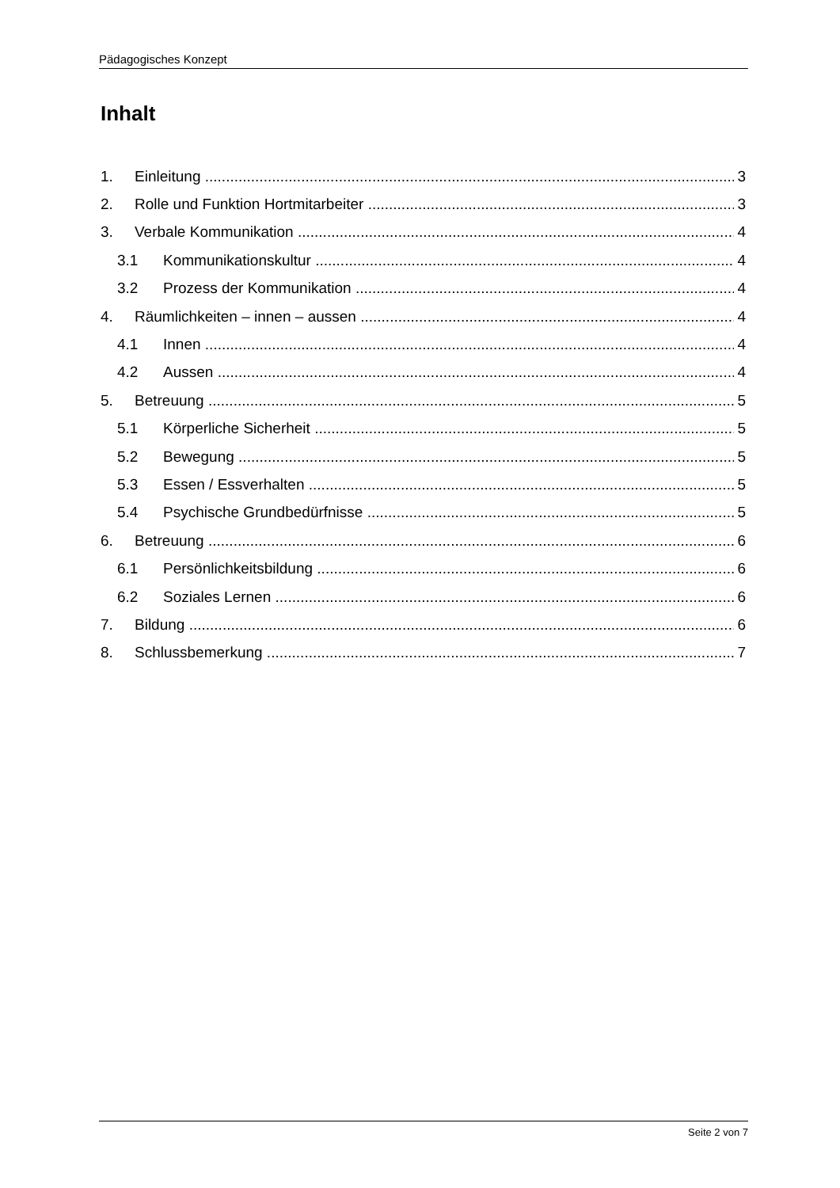Pädagogisches Konzept
Inhalt
1. Einleitung 3
2. Rolle und Funktion Hortmitarbeiter 3
3. Verbale Kommunikation 4
3.1 Kommunikationskultur 4
3.2 Prozess der Kommunikation 4
4. Räumlichkeiten – innen – aussen 4
4.1 Innen 4
4.2 Aussen 4
5. Betreuung 5
5.1 Körperliche Sicherheit 5
5.2 Bewegung 5
5.3 Essen / Essverhalten 5
5.4 Psychische Grundbedürfnisse 5
6. Betreuung 6
6.1 Persönlichkeitsbildung 6
6.2 Soziales Lernen 6
7. Bildung 6
8. Schlussbemerkung 7
Seite 2 von 7